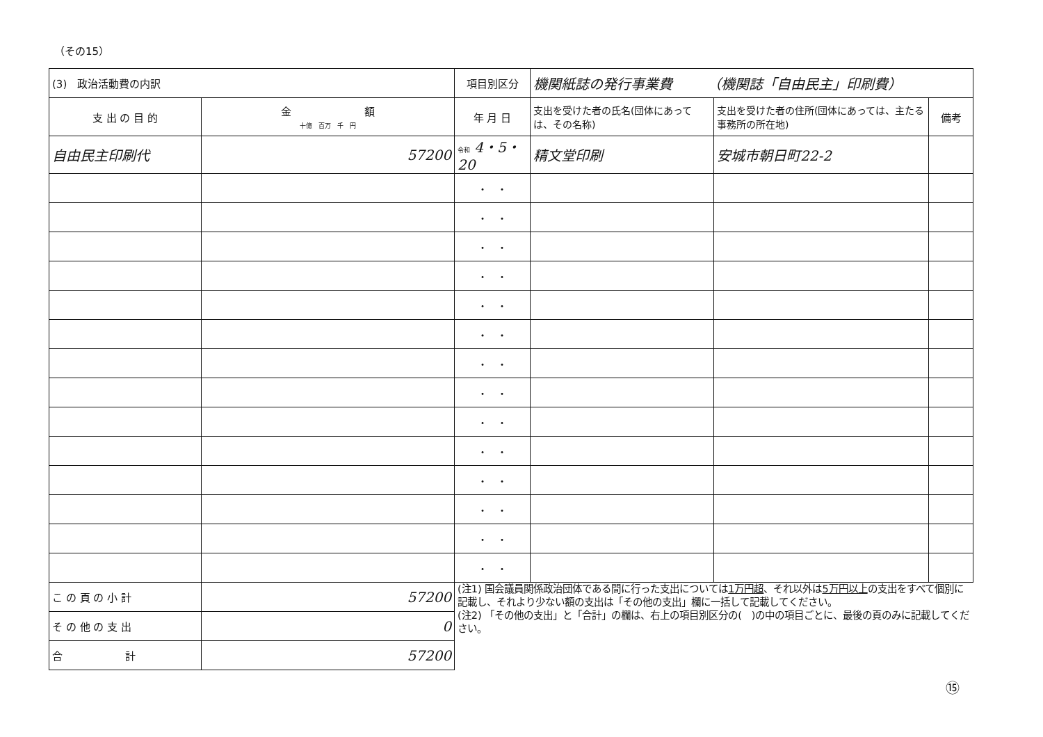（その15）
| (3) 政治活動費の内訳 | | 項目別区分 | 機関紙誌の発行事業費 （機関誌「自由民主」印刷費） | | |
| 支 出 の 目 的 | 金 額 十億 百万 千 円 | 年 月 日 | 支出を受けた者の氏名(団体にあっては、その名称) | 支出を受けた者の住所(団体にあっては、主たる事務所の所在地) | 備考 |
| 自由民主印刷代 | 57200 | 令和 4・5・20 | 精文堂印刷 | 安城市朝日町22-2 | |
| | | ・ ・ | | | |
| | | ・ ・ | | | |
| | | ・ ・ | | | |
| | | ・ ・ | | | |
| | | ・ ・ | | | |
| | | ・ ・ | | | |
| | | ・ ・ | | | |
| | | ・ ・ | | | |
| | | ・ ・ | | | |
| | | ・ ・ | | | |
| | | ・ ・ | | | |
| | | ・ ・ | | | |
| | | ・ ・ | | | |
| | | ・ ・ | | | |
| こ の 頁 の 小 計 | 57200 | (注1) 国会議員関係政治団体である間に行った支出については 1万円超 、それ以外は 5万円以上 の支出をすべて個別に記載し、それより少ない額の支出は「その他の支出」欄に一括して記載してください。 (注2) 「その他の支出」と「合計」の欄は、右上の項目別区分の( )の中の項目ごとに、最後の頁のみに記載してください。 | | | |
| そ の 他 の 支 出 | 0 | | | | |
| 合 計 | 57200 | | | | |
⑮